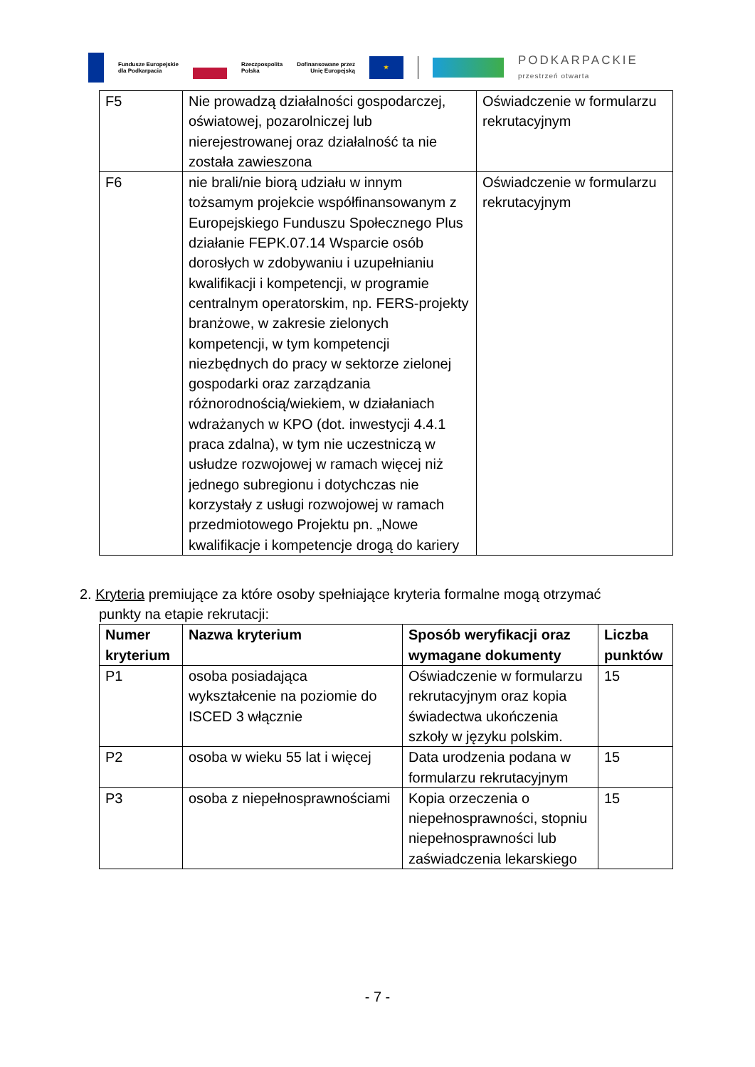Fundusze Europejskie
dla Podkarpacia
Rzeczpospolita
Polska
Dofinansowane przez
Unię Europejską
★
PODKARPACKIE
przestrzeń otwarta
| F5 | Nie prowadzą działalności gospodarczej, oświatowej, pozarolniczej lub nierejestrowanej oraz działalność ta nie została zawieszona | Oświadczenie w formularzu rekrutacyjnym |
| F6 | nie brali/nie biorą udziału w innym tożsamym projekcie współfinansowanym z Europejskiego Funduszu Społecznego Plus działanie FEPK.07.14 Wsparcie osób dorosłych w zdobywaniu i uzupełnianiu kwalifikacji i kompetencji, w programie centralnym operatorskim, np. FERS-projekty branżowe, w zakresie zielonych kompetencji, w tym kompetencji niezbędnych do pracy w sektorze zielonej gospodarki oraz zarządzania różnorodnością/wiekiem, w działaniach wdrażanych w KPO (dot. inwestycji 4.4.1 praca zdalna), w tym nie uczestniczą w usłudze rozwojowej w ramach więcej niż jednego subregionu i dotychczas nie korzystały z usługi rozwojowej w ramach przedmiotowego Projektu pn. „Nowe kwalifikacje i kompetencje drogą do kariery | Oświadczenie w formularzu rekrutacyjnym |
2. Kryteria premiujące za które osoby spełniające kryteria formalne mogą otrzymać
punkty na etapie rekrutacji:
| Numer kryterium | Nazwa kryterium | Sposób weryfikacji oraz wymagane dokumenty | Liczba punktów |
| --- | --- | --- | --- |
| P1 | osoba posiadająca wykształcenie na poziomie do ISCED 3 włącznie | Oświadczenie w formularzu rekrutacyjnym oraz kopia świadectwa ukończenia szkoły w języku polskim. | 15 |
| P2 | osoba w wieku 55 lat i więcej | Data urodzenia podana w formularzu rekrutacyjnym | 15 |
| P3 | osoba z niepełnosprawnościami | Kopia orzeczenia o niepełnosprawności, stopniu niepełnosprawności lub zaświadczenia lekarskiego | 15 |
- 7 -